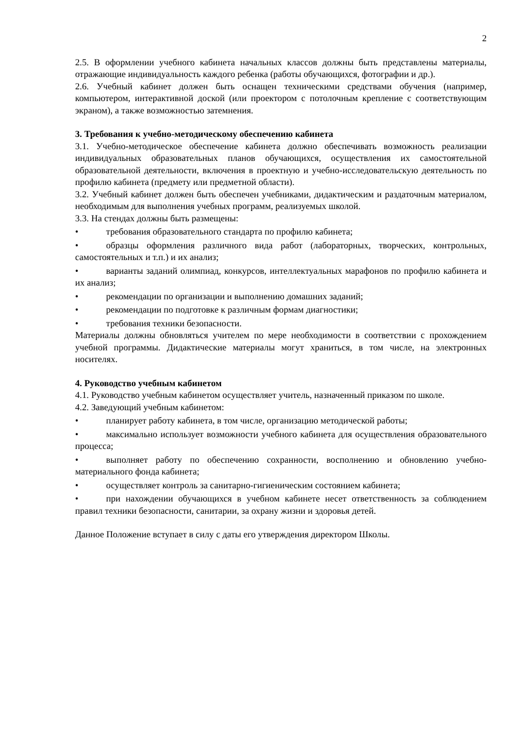2
2.5. В оформлении учебного кабинета начальных классов должны быть представлены материалы, отражающие индивидуальность каждого ребенка (работы обучающихся, фотографии и др.).
2.6. Учебный кабинет должен быть оснащен техническими средствами обучения (например, компьютером, интерактивной доской (или проектором с потолочным крепление с соответствующим экраном), а также возможностью затемнения.
3. Требования к учебно-методическому обеспечению кабинета
3.1. Учебно-методическое обеспечение кабинета должно обеспечивать возможность реализации индивидуальных образовательных планов обучающихся, осуществления их самостоятельной образовательной деятельности, включения в проектную и учебно-исследовательскую деятельность по профилю кабинета (предмету или предметной области).
3.2. Учебный кабинет должен быть обеспечен учебниками, дидактическим и раздаточным материалом, необходимым для выполнения учебных программ, реализуемых школой.
3.3. На стендах должны быть размещены:
• требования образовательного стандарта по профилю кабинета;
• образцы оформления различного вида работ (лабораторных, творческих, контрольных, самостоятельных и т.п.) и их анализ;
• варианты заданий олимпиад, конкурсов, интеллектуальных марафонов по профилю кабинета и их анализ;
• рекомендации по организации и выполнению домашних заданий;
• рекомендации по подготовке к различным формам диагностики;
• требования техники безопасности.
Материалы должны обновляться учителем по мере необходимости в соответствии с прохождением учебной программы. Дидактические материалы могут храниться, в том числе, на электронных носителях.
4. Руководство учебным кабинетом
4.1. Руководство учебным кабинетом осуществляет учитель, назначенный приказом по школе.
4.2. Заведующий учебным кабинетом:
• планирует работу кабинета, в том числе, организацию методической работы;
• максимально использует возможности учебного кабинета для осуществления образовательного процесса;
• выполняет работу по обеспечению сохранности, восполнению и обновлению учебно-материального фонда кабинета;
• осуществляет контроль за санитарно-гигиеническим состоянием кабинета;
• при нахождении обучающихся в учебном кабинете несет ответственность за соблюдением правил техники безопасности, санитарии, за охрану жизни и здоровья детей.
Данное Положение вступает в силу с даты его утверждения директором Школы.